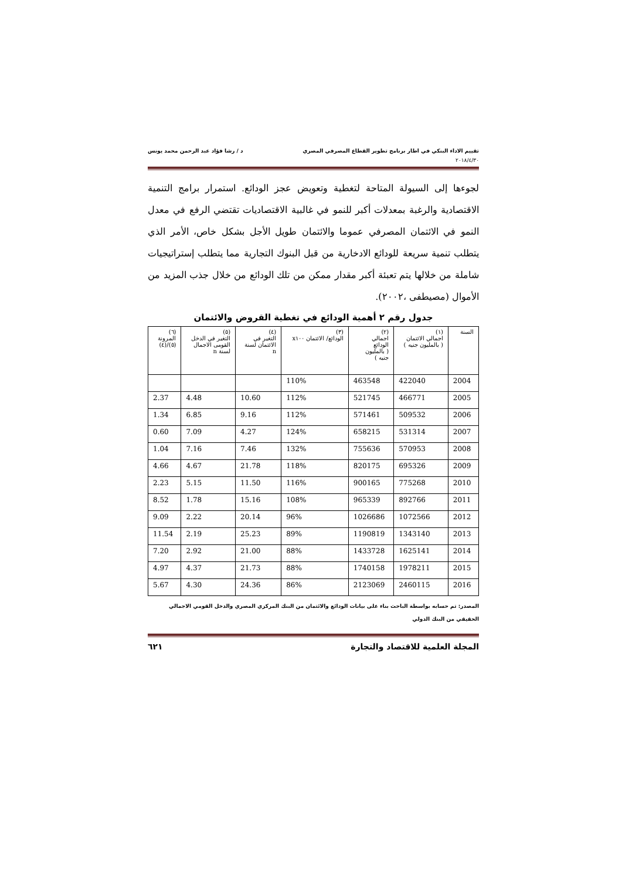تقييم الاداء البنكي في اطار برنامج تطوير القطاع المصرفي المصري د / رشا فؤاد عبد الرحمن محمد يونس
٢٠١٨/٤/٣٠
لجوءها إلى السيولة المتاحة لتغطية وتعويض عجز الودائع. استمرار برامج التنمية الاقتصادية والرغبة بمعدلات أكبر للنمو في غالبية الاقتصاديات تقتضي الرفع في معدل النمو في الائتمان المصرفي عموما والائتمان طويل الأجل بشكل خاص، الأمر الذي يتطلب تنمية سريعة للودائع الادخارية من قبل البنوك التجارية مما يتطلب إستراتيجيات شاملة من خلالها يتم تعبئة أكبر مقدار ممكن من تلك الودائع من خلال جذب المزيد من الأموال (مصيطفى ،٢٠٠٢).
جدول رقم ٢ أهمية الودائع في تغطية القروض والائتمان
| السنة | (١) اجمالي الائتمان ( بالمليون جنيه ) | (٢) اجمالي الودائع ( بالمليون جنيه ) | (٣) الودائع/ الائتمان x١٠٠ | (٤) التغير في الائتمان لسنة n | (٥) التغير في الدخل القومى الاجمال لسنة n | (٦) المرونة (٥)/(٤) |
| --- | --- | --- | --- | --- | --- | --- |
| 2004 | 422040 | 463548 | 110% | | | |
| 2005 | 466771 | 521745 | 112% | 10.60 | 4.48 | 2.37 |
| 2006 | 509532 | 571461 | 112% | 9.16 | 6.85 | 1.34 |
| 2007 | 531314 | 658215 | 124% | 4.27 | 7.09 | 0.60 |
| 2008 | 570953 | 755636 | 132% | 7.46 | 7.16 | 1.04 |
| 2009 | 695326 | 820175 | 118% | 21.78 | 4.67 | 4.66 |
| 2010 | 775268 | 900165 | 116% | 11.50 | 5.15 | 2.23 |
| 2011 | 892766 | 965339 | 108% | 15.16 | 1.78 | 8.52 |
| 2012 | 1072566 | 1026686 | 96% | 20.14 | 2.22 | 9.09 |
| 2013 | 1343140 | 1190819 | 89% | 25.23 | 2.19 | 11.54 |
| 2014 | 1625141 | 1433728 | 88% | 21.00 | 2.92 | 7.20 |
| 2015 | 1978211 | 1740158 | 88% | 21.73 | 4.37 | 4.97 |
| 2016 | 2460115 | 2123069 | 86% | 24.36 | 4.30 | 5.67 |
المصدر: تم حسابه بواسطة الباحث بناء على بيانات الودائع والائتمان من البنك المركزي المصري والدخل القومي الاجمالي الحقيقي من البنك الدولي
المجلة العلمية للاقتصاد والتجارة ٦٢١